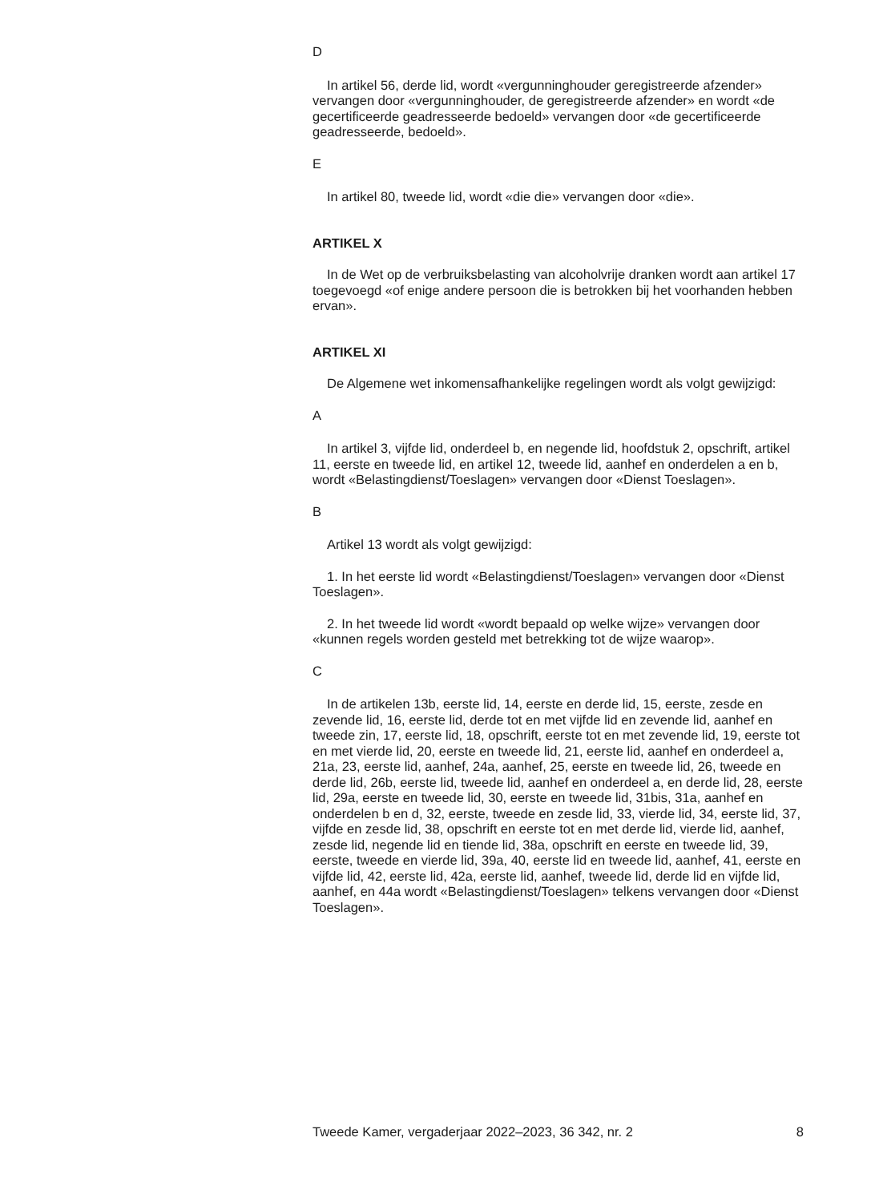D
In artikel 56, derde lid, wordt «vergunninghouder geregistreerde afzender» vervangen door «vergunninghouder, de geregistreerde afzender» en wordt «de gecertificeerde geadresseerde bedoeld» vervangen door «de gecertificeerde geadresseerde, bedoeld».
E
In artikel 80, tweede lid, wordt «die die» vervangen door «die».
ARTIKEL X
In de Wet op de verbruiksbelasting van alcoholvrije dranken wordt aan artikel 17 toegevoegd «of enige andere persoon die is betrokken bij het voorhanden hebben ervan».
ARTIKEL XI
De Algemene wet inkomensafhankelijke regelingen wordt als volgt gewijzigd:
A
In artikel 3, vijfde lid, onderdeel b, en negende lid, hoofdstuk 2, opschrift, artikel 11, eerste en tweede lid, en artikel 12, tweede lid, aanhef en onderdelen a en b, wordt «Belastingdienst/Toeslagen» vervangen door «Dienst Toeslagen».
B
Artikel 13 wordt als volgt gewijzigd:
1. In het eerste lid wordt «Belastingdienst/Toeslagen» vervangen door «Dienst Toeslagen».
2. In het tweede lid wordt «wordt bepaald op welke wijze» vervangen door «kunnen regels worden gesteld met betrekking tot de wijze waarop».
C
In de artikelen 13b, eerste lid, 14, eerste en derde lid, 15, eerste, zesde en zevende lid, 16, eerste lid, derde tot en met vijfde lid en zevende lid, aanhef en tweede zin, 17, eerste lid, 18, opschrift, eerste tot en met zevende lid, 19, eerste tot en met vierde lid, 20, eerste en tweede lid, 21, eerste lid, aanhef en onderdeel a, 21a, 23, eerste lid, aanhef, 24a, aanhef, 25, eerste en tweede lid, 26, tweede en derde lid, 26b, eerste lid, tweede lid, aanhef en onderdeel a, en derde lid, 28, eerste lid, 29a, eerste en tweede lid, 30, eerste en tweede lid, 31bis, 31a, aanhef en onderdelen b en d, 32, eerste, tweede en zesde lid, 33, vierde lid, 34, eerste lid, 37, vijfde en zesde lid, 38, opschrift en eerste tot en met derde lid, vierde lid, aanhef, zesde lid, negende lid en tiende lid, 38a, opschrift en eerste en tweede lid, 39, eerste, tweede en vierde lid, 39a, 40, eerste lid en tweede lid, aanhef, 41, eerste en vijfde lid, 42, eerste lid, 42a, eerste lid, aanhef, tweede lid, derde lid en vijfde lid, aanhef, en 44a wordt «Belastingdienst/Toeslagen» telkens vervangen door «Dienst Toeslagen».
Tweede Kamer, vergaderjaar 2022–2023, 36 342, nr. 2 8